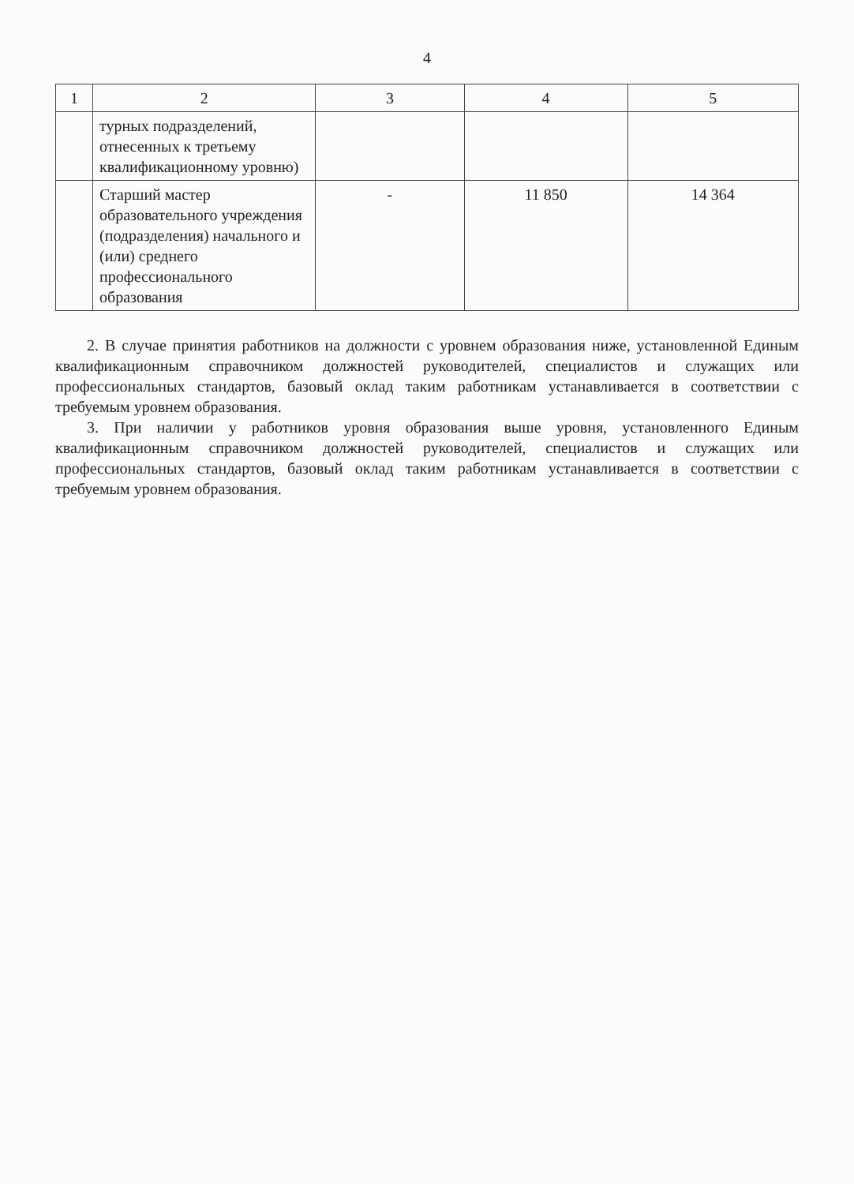4
| 1 | 2 | 3 | 4 | 5 |
| --- | --- | --- | --- | --- |
| | турных подразделений, отнесенных к третьему квалификационному уровню) | | | |
| | Старший мастер образовательного учреждения (подразделения) начального и (или) среднего профессионального образования | - | 11 850 | 14 364 |
2. В случае принятия работников на должности с уровнем образования ниже, установленной Единым квалификационным справочником должностей руководителей, специалистов и служащих или профессиональных стандартов, базовый оклад таким работникам устанавливается в соответствии с требуемым уровнем образования.
3. При наличии у работников уровня образования выше уровня, установленного Единым квалификационным справочником должностей руководителей, специалистов и служащих или профессиональных стандартов, базовый оклад таким работникам устанавливается в соответствии с требуемым уровнем образования.